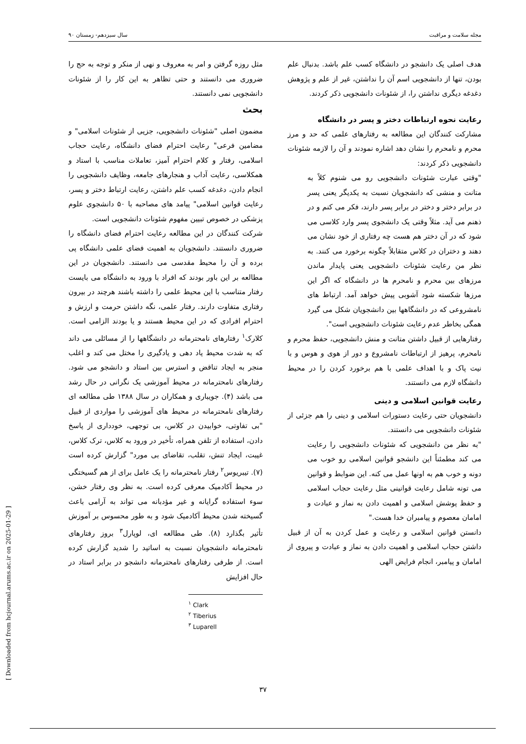مجله سلامت و مراقبت سال سیزدهم- زمستان ۹۰
هدف اصلی یک دانشجو در دانشگاه کسب علم باشد. بدنبال علم بودن، تنها از دانشجویی اسم آن را نداشتن، غیر از علم و پژوهش دغدغه دیگری نداشتن را، از شئونات دانشجویی ذکر کردند.
رعایت نحوه ارتباطات دختر و پسر در دانشگاه
مشارکت کنندگان این مطالعه به رفتارهای علمی که حد و مرز محرم و نامحرم را نشان دهد اشاره نمودند و آن را لازمه شئونات دانشجویی ذکر کردند:
"وقتی عبارت شئونات دانشجویی رو می شنوم کلاً به متانت و منشی که دانشجویان نسبت به یکدیگر یعنی پسر در برابر دختر و دختر در برابر پسر دارند، فکر می کنم و در ذهنم می آید. مثلاً وقتی یک دانشجوی پسر وارد کلاسی می شود که در آن دختر هم هست چه رفتاری از خود نشان می دهند و دختران در کلاس متقابلاً چگونه برخورد می کنند. به نظر من رعایت شئونات دانشجویی یعنی پایدار ماندن مرزهای بین محرم و نامحرم ها در دانشگاه که اگر این مرزها شکسته شود آشوبی پیش خواهد آمد. ارتباط های نامشروعی که در دانشگاهها بین دانشجویان شکل می گیرد همگی بخاطر عدم رعایت شئونات دانشجویی است".
رفتارهایی از قبیل داشتن متانت و منش دانشجویی، حفظ محرم و نامحرم، پرهیز از ارتباطات نامشروع و دور از هوی و هوس و با نیت پاک و با اهداف علمی با هم برخورد کردن را در محیط دانشگاه لازم می دانستند.
رعایت قوانین اسلامی و دینی
دانشجویان حتی رعایت دستورات اسلامی و دینی را هم جزئی از شئونات دانشجویی می دانستند.
"به نظر من دانشجویی که شئونات دانشجویی را رعایت می کند مطمئناً این دانشجو قوانین اسلامی رو خوب می دونه و خوب هم به اونها عمل می کنه. این ضوابط و قوانین می تونه شامل رعایت قوانینی مثل رعایت حجاب اسلامی و حفظ پوشش اسلامی و اهمیت دادن به نماز و عبادت و امامان معصوم و پیامبران خدا هست."
دانستن قوانین اسلامی و رعایت و عمل کردن به آن از قبیل داشتن حجاب اسلامی و اهمیت دادن به نماز و عبادت و پیروی از امامان و پیامبر، انجام فرایض الهی
مثل روزه گرفتن و امر به معروف و نهی از منکر و توجه به حج را ضروری می دانستند و حتی تظاهر به این کار را از شئونات دانشجویی نمی دانستند.
بحث
مضمون اصلی "شئونات دانشجویی، جزیی از شئونات اسلامی" و مضامین فرعی" رعایت احترام فضای دانشگاه، رعایت حجاب اسلامی، رفتار و کلام احترام آمیز، تعاملات مناسب با استاد و همکلاسی، رعایت آداب و هنجارهای جامعه، وظایف دانشجویی را انجام دادن، دغدغه کسب علم داشتن، رعایت ارتباط دختر و پسر، رعایت قوانین اسلامی" پیامد های مصاحبه با ۵۰ دانشجوی علوم پزشکی در خصوص تبیین مفهوم شئونات دانشجویی است.
شرکت کنندگان در این مطالعه رعایت احترام فضای دانشگاه را ضروری دانستند. دانشجویان به اهمیت فضای علمی دانشگاه پی برده و آن را محیط مقدسی می دانستند. دانشجویان در این مطالعه بر این باور بودند که افراد با ورود به دانشگاه می بایست رفتار متناسب با این محیط علمی را داشته باشند هرچند در بیرون رفتاری متفاوت دارند. رفتار علمی، نگه داشتن حرمت و ارزش و احترام افرادی که در این محیط هستند و یا بودند الزامی است. کلارک<sup>۱</sup> رفتارهای نامحترمانه در دانشگاهها را از مسائلی می داند که به شدت محیط یاد دهی و یادگیری را مختل می کند و اغلب منجر به ایجاد تناقض و استرس بین استاد و دانشجو می شود. رفتارهای نامحترمانه در محیط آموزشی یک نگرانی در حال رشد می باشد (۴). جویباری و همکاران در سال ۱۳۸۸ طی مطالعه ای رفتارهای نامحترمانه در محیط های آموزشی را مواردی از قبیل "بی تفاوتی، خوابیدن در کلاس، بی توجهی، خودداری از پاسخ دادن، استفاده از تلفن همراه، تأخیر در ورود به کلاس، ترک کلاس، غیبت، ایجاد تنش، تقلب، تقاضای بی مورد" گزارش کرده است (۷). تیبریوس<sup>۲</sup> رفتار نامحترمانه را یک عامل برای از هم گسیختگی در محیط آکادمیک معرفی کرده است. به نظر وی رفتار خشن، سوء استفاده گرایانه و غیر مؤدبانه می تواند به آرامی باعث گسیخته شدن محیط آکادمیک شود و به طور محسوس بر آموزش تأثیر بگذارد (۸). طی مطالعه ای، لوپارل<sup>۳</sup> بروز رفتارهای نامحترمانه دانشجویان نسبت به اساتید را شدید گزارش کرده است. از طرفی رفتارهای نامحترمانه دانشجو در برابر استاد در حال افزایش
<sup>۱</sup> Clark
<sup>۲</sup> Tiberius
<sup>۳</sup> Luparell
[ Downloaded from hcjournal.arums.ac.ir on 2025-01-29 ]
۳۷